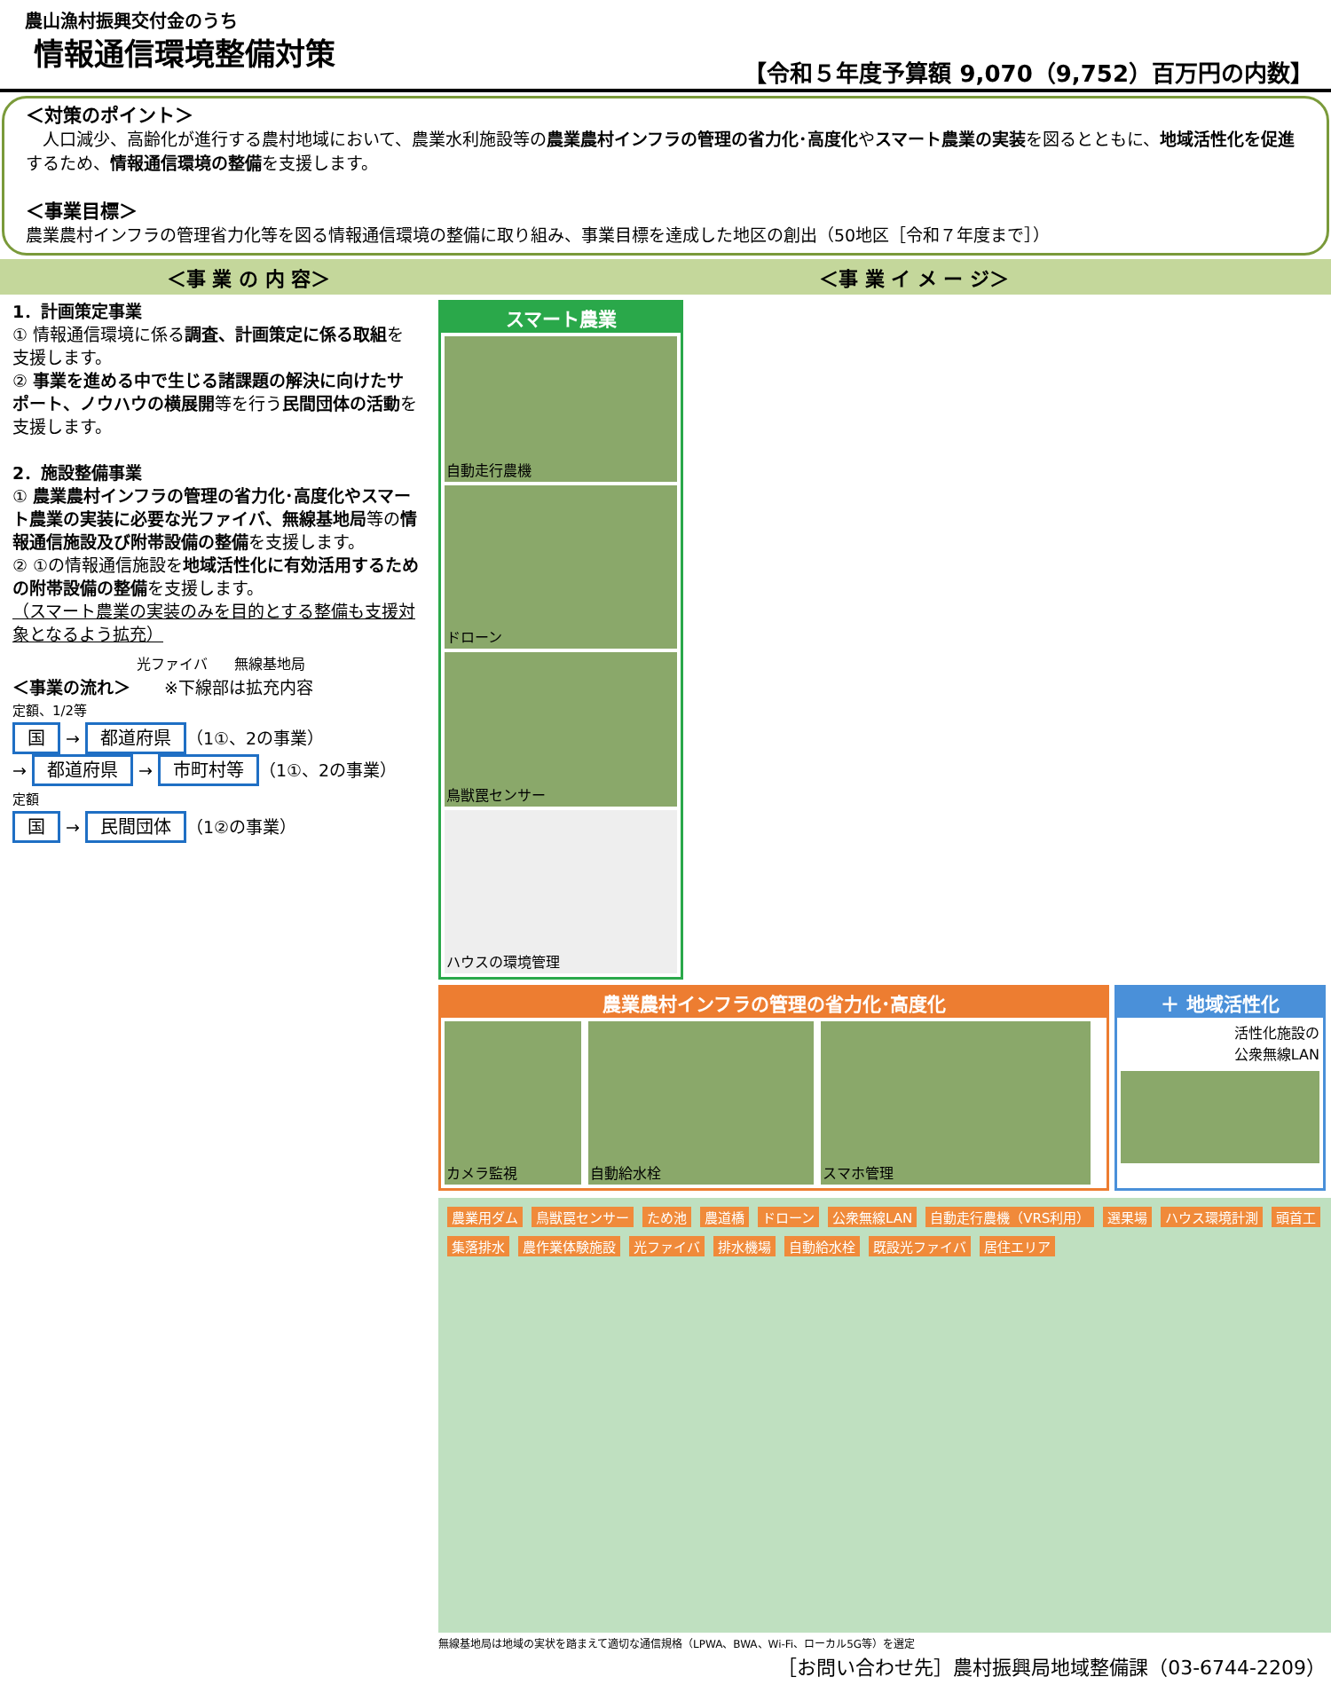農山漁村振興交付金のうち
情報通信環境整備対策
【令和５年度予算額 9,070（9,752）百万円の内数】
＜対策のポイント＞
　人口減少、高齢化が進行する農村地域において、農業水利施設等の農業農村インフラの管理の省力化･高度化やスマート農業の実装を図るとともに、地域活性化を促進するため、情報通信環境の整備を支援します。
＜事業目標＞
農業農村インフラの管理省力化等を図る情報通信環境の整備に取り組み、事業目標を達成した地区の創出（50地区［令和７年度まで］）
＜事 業 の 内 容＞ ＜事 業 イ メ ー ジ＞
1．計画策定事業
① 情報通信環境に係る調査、計画策定に係る取組を支援します。
② 事業を進める中で生じる諸課題の解決に向けたサポート、ノウハウの横展開等を行う民間団体の活動を支援します。
2．施設整備事業
① 農業農村インフラの管理の省力化･高度化やスマート農業の実装に必要な光ファイバ、無線基地局等の情報通信施設及び附帯設備の整備を支援します。
② ①の情報通信施設を地域活性化に有効活用するための附帯設備の整備を支援します。
（スマート農業の実装のみを目的とする整備も支援対象となるよう拡充）
光ファイバ 無線基地局
＜事業の流れ＞　　※下線部は拡充内容
定額、1/2等
国 → 都道府県 （1①、2の事業）
→ 都道府県 → 市町村等 （1①、2の事業）
定額
国 → 民間団体 （1②の事業）
スマート農業
自動走行農機
ドローン
鳥獣罠センサー
ハウスの環境管理
農業農村インフラの管理の省力化･高度化
カメラ監視 自動給水栓 スマホ管理
＋ 地域活性化
活性化施設の
公衆無線LAN
農業用ダム 鳥獣罠センサー ため池 農道橋 ドローン 公衆無線LAN 自動走行農機（VRS利用） 選果場 ハウス環境計測 頭首工 集落排水 農作業体験施設 光ファイバ 排水機場 自動給水栓 既設光ファイバ 居住エリア
無線基地局は地域の実状を踏まえて適切な通信規格（LPWA、BWA、Wi-Fi、ローカル5G等）を選定
［お問い合わせ先］農村振興局地域整備課（03-6744-2209）